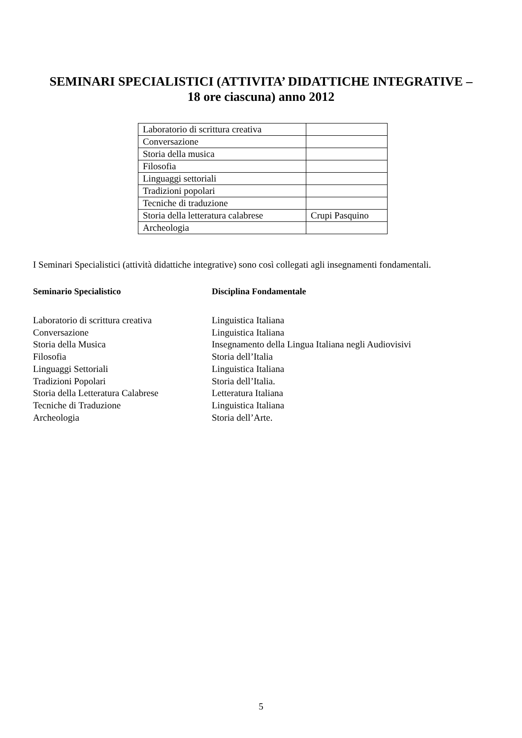SEMINARI SPECIALISTICI (ATTIVITA’ DIDATTICHE INTEGRATIVE –
18 ore ciascuna) anno 2012
| Laboratorio di scrittura creativa | |
| Conversazione | |
| Storia della musica | |
| Filosofia | |
| Linguaggi settoriali | |
| Tradizioni popolari | |
| Tecniche di traduzione | |
| Storia della letteratura calabrese | Crupi Pasquino |
| Archeologia | |
I Seminari Specialistici (attività didattiche integrative) sono così collegati agli insegnamenti fondamentali.
| Seminario Specialistico | Disciplina Fondamentale |
| --- | --- |
| Laboratorio di scrittura creativa | Linguistica Italiana |
| Conversazione | Linguistica Italiana |
| Storia della Musica | Insegnamento della Lingua Italiana negli Audiovisivi |
| Filosofia | Storia dell’Italia |
| Linguaggi Settoriali | Linguistica Italiana |
| Tradizioni Popolari | Storia dell’Italia. |
| Storia della Letteratura Calabrese | Letteratura Italiana |
| Tecniche di Traduzione | Linguistica Italiana |
| Archeologia | Storia dell’Arte. |
5